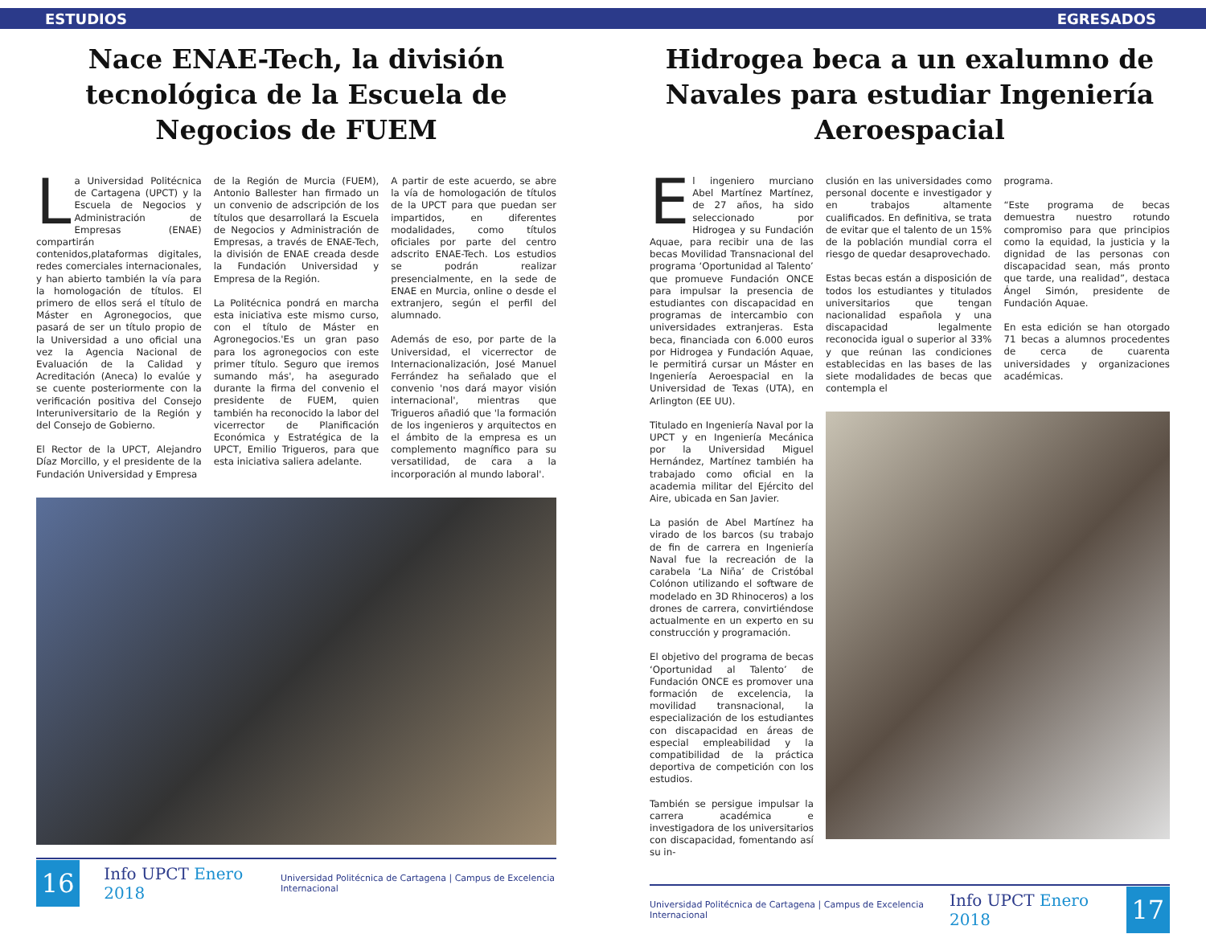ESTUDIOS EGRESADOS
Nace ENAE-Tech, la división tecnológica de la Escuela de Negocios de FUEM
La Universidad Politécnica de Cartagena (UPCT) y la Escuela de Negocios y Administración de Empresas (ENAE) compartirán contenidos,plataformas digitales, redes comerciales internacionales, y han abierto también la vía para la homologación de títulos. El primero de ellos será el título de Máster en Agronegocios, que pasará de ser un título propio de la Universidad a uno oficial una vez la Agencia Nacional de Evaluación de la Calidad y Acreditación (Aneca) lo evalúe y se cuente posteriormente con la verificación positiva del Consejo Interuniversitario de la Región y del Consejo de Gobierno.
El Rector de la UPCT, Alejandro Díaz Morcillo, y el presidente de la Fundación Universidad y Empresa
de la Región de Murcia (FUEM), Antonio Ballester han firmado un un convenio de adscripción de los títulos que desarrollará la Escuela de Negocios y Administración de Empresas, a través de ENAE-Tech, la división de ENAE creada desde la Fundación Universidad y Empresa de la Región.
La Politécnica pondrá en marcha esta iniciativa este mismo curso, con el título de Máster en Agronegocios.'Es un gran paso para los agronegocios con este primer título. Seguro que iremos sumando más', ha asegurado durante la firma del convenio el presidente de FUEM, quien también ha reconocido la labor del vicerrector de Planificación Económica y Estratégica de la UPCT, Emilio Trigueros, para que esta iniciativa saliera adelante.
A partir de este acuerdo, se abre la vía de homologación de títulos de la UPCT para que puedan ser impartidos, en diferentes modalidades, como títulos oficiales por parte del centro adscrito ENAE-Tech. Los estudios se podrán realizar presencialmente, en la sede de ENAE en Murcia, online o desde el extranjero, según el perfil del alumnado.
Además de eso, por parte de la Universidad, el vicerrector de Internacionalización, José Manuel Ferrández ha señalado que el convenio 'nos dará mayor visión internacional', mientras que Trigueros añadió que 'la formación de los ingenieros y arquitectos en el ámbito de la empresa es un complemento magnífico para su versatilidad, de cara a la incorporación al mundo laboral'.
16
Info UPCT Enero 2018 Universidad Politécnica de Cartagena | Campus de Excelencia Internacional
Hidrogea beca a un exalumno de Navales para estudiar Ingeniería Aeroespacial
El ingeniero murciano Abel Martínez Martínez, de 27 años, ha sido seleccionado por Hidrogea y su Fundación Aquae, para recibir una de las becas Movilidad Transnacional del programa ‘Oportunidad al Talento’ que promueve Fundación ONCE para impulsar la presencia de estudiantes con discapacidad en programas de intercambio con universidades extranjeras. Esta beca, financiada con 6.000 euros por Hidrogea y Fundación Aquae, le permitirá cursar un Máster en Ingeniería Aeroespacial en la Universidad de Texas (UTA), en Arlington (EE UU).
Titulado en Ingeniería Naval por la UPCT y en Ingeniería Mecánica por la Universidad Miguel Hernández, Martínez también ha trabajado como oficial en la academia militar del Ejército del Aire, ubicada en San Javier.
La pasión de Abel Martínez ha virado de los barcos (su trabajo de fin de carrera en Ingeniería Naval fue la recreación de la carabela ‘La Niña’ de Cristóbal Colónon utilizando el software de modelado en 3D Rhinoceros) a los drones de carrera, convirtiéndose actualmente en un experto en su construcción y programación.
El objetivo del programa de becas ‘Oportunidad al Talento’ de Fundación ONCE es promover una formación de excelencia, la movilidad transnacional, la especialización de los estudiantes con discapacidad en áreas de especial empleabilidad y la compatibilidad de la práctica deportiva de competición con los estudios.
También se persigue impulsar la carrera académica e investigadora de los universitarios con discapacidad, fomentando así su in-
clusión en las universidades como personal docente e investigador y en trabajos altamente cualificados. En definitiva, se trata de evitar que el talento de un 15% de la población mundial corra el riesgo de quedar desaprovechado.
Estas becas están a disposición de todos los estudiantes y titulados universitarios que tengan nacionalidad española y una discapacidad legalmente reconocida igual o superior al 33% y que reúnan las condiciones establecidas en las bases de las siete modalidades de becas que contempla el
programa.
“Este programa de becas demuestra nuestro rotundo compromiso para que principios como la equidad, la justicia y la dignidad de las personas con discapacidad sean, más pronto que tarde, una realidad”, destaca Ángel Simón, presidente de Fundación Aquae.
En esta edición se han otorgado 71 becas a alumnos procedentes de cerca de cuarenta universidades y organizaciones académicas.
Universidad Politécnica de Cartagena | Campus de Excelencia Internacional Info UPCT Enero 2018
17